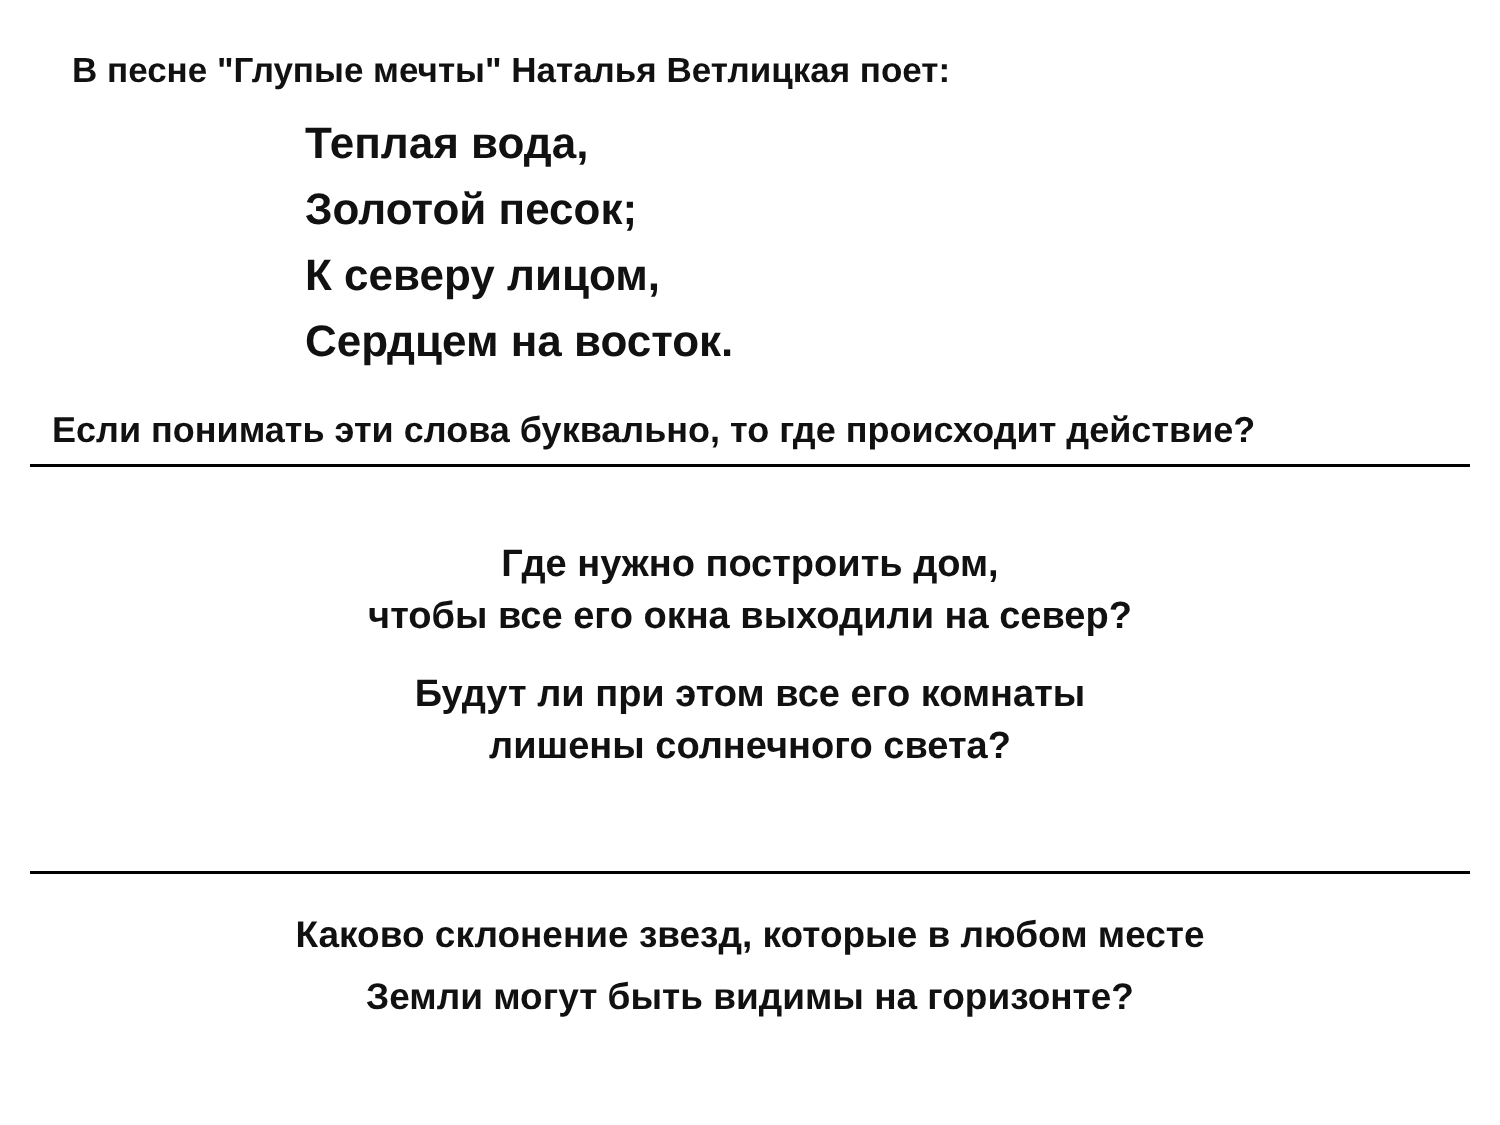В песне "Глупые мечты" Наталья Ветлицкая поет:
Теплая вода,
Золотой песок;
К северу лицом,
Сердцем на восток.
Если понимать эти слова буквально, то где происходит действие?
Где нужно построить дом,
чтобы все его окна выходили на север?
Будут ли при этом все его комнаты
лишены солнечного света?
Каково склонение звезд, которые в любом месте
Земли могут быть видимы на горизонте?